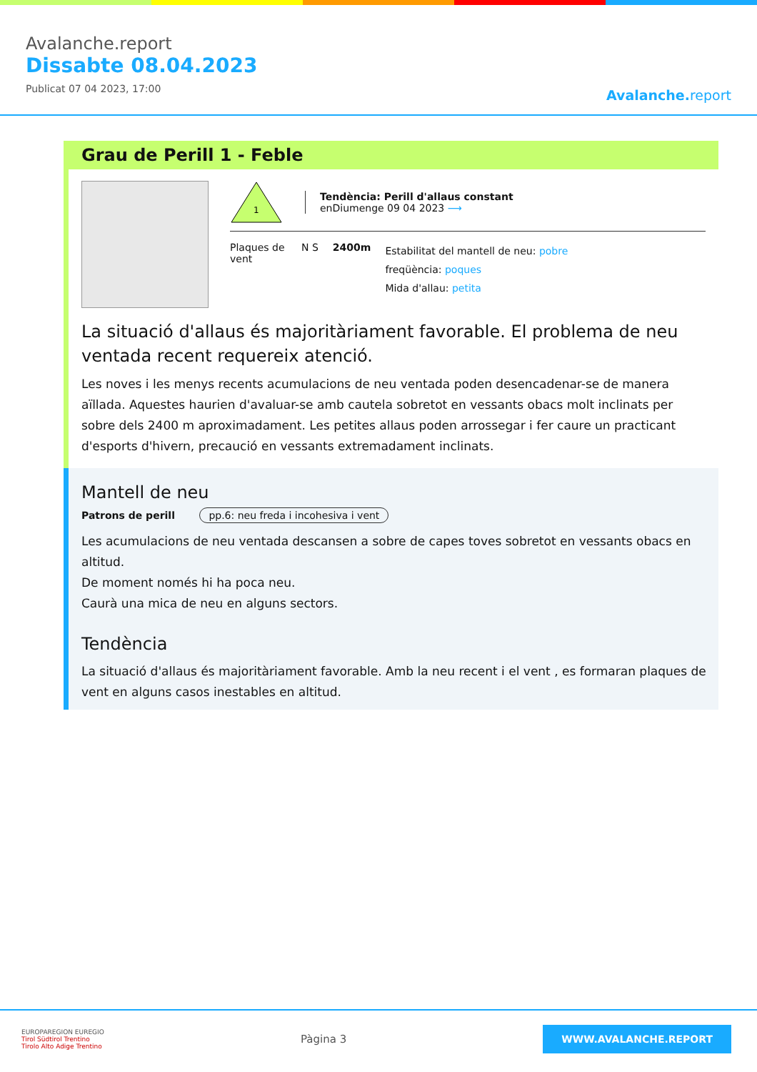Avalanche.report
Dissabte 08.04.2023
Publicat 07 04 2023, 17:00
Avalanche. report
Grau de Perill 1 - Feble
1
Tendència: Perill d'allaus constant
enDiumenge 09 04 2023 ⟶
Plaques de vent
N S 2400m
Estabilitat del mantell de neu: pobre
freqüència: poques
Mida d'allau: petita
La situació d'allaus és majoritàriament favorable. El problema de neu ventada recent requereix atenció.
Les noves i les menys recents acumulacions de neu ventada poden desencadenar-se de manera aïllada. Aquestes haurien d'avaluar-se amb cautela sobretot en vessants obacs molt inclinats per sobre dels 2400 m aproximadament. Les petites allaus poden arrossegar i fer caure un practicant d'esports d'hivern, precaució en vessants extremadament inclinats.
Mantell de neu
Patrons de perill pp.6: neu freda i incohesiva i vent
Les acumulacions de neu ventada descansen a sobre de capes toves sobretot en vessants obacs en altitud.
De moment només hi ha poca neu.
Caurà una mica de neu en alguns sectors.
Tendència
La situació d'allaus és majoritàriament favorable. Amb la neu recent i el vent , es formaran plaques de vent en alguns casos inestables en altitud.
EUROPAREGION EUREGIO
Tirol Südtirol Trentino
Tirolo Alto Adige Trentino
Pàgina 3
WWW.AVALANCHE.REPORT